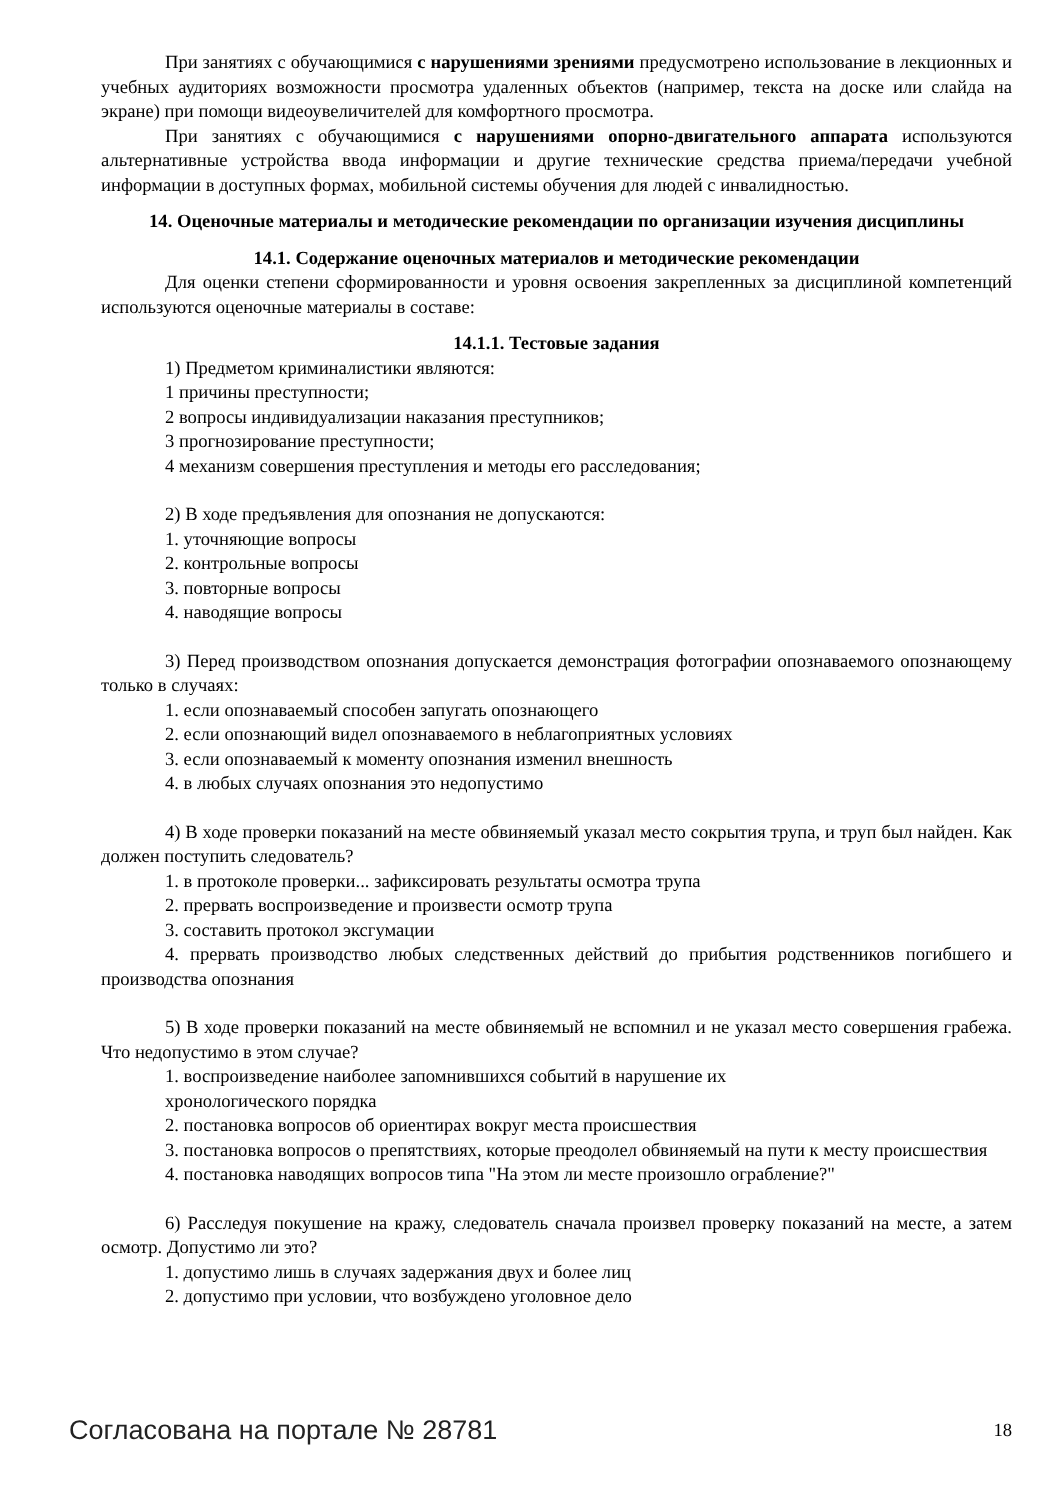При занятиях с обучающимися с нарушениями зрениями предусмотрено использование в лекционных и учебных аудиториях возможности просмотра удаленных объектов (например, текста на доске или слайда на экране) при помощи видеоувеличителей для комфортного просмотра.
При занятиях с обучающимися с нарушениями опорно-двигательного аппарата используются альтернативные устройства ввода информации и другие технические средства приема/передачи учебной информации в доступных формах, мобильной системы обучения для людей с инвалидностью.
14. Оценочные материалы и методические рекомендации по организации изучения дисциплины
14.1. Содержание оценочных материалов и методические рекомендации
Для оценки степени сформированности и уровня освоения закрепленных за дисциплиной компетенций используются оценочные материалы в составе:
14.1.1. Тестовые задания
1) Предметом криминалистики являются:
1 причины преступности;
2 вопросы индивидуализации наказания преступников;
3 прогнозирование преступности;
4 механизм совершения преступления и методы его расследования;
2) В ходе предъявления для опознания не допускаются:
1. уточняющие вопросы
2. контрольные вопросы
3. повторные вопросы
4. наводящие вопросы
3) Перед производством опознания допускается демонстрация фотографии опознаваемого опознающему только в случаях:
1. если опознаваемый способен запугать опознающего
2. если опознающий видел опознаваемого в неблагоприятных условиях
3. если опознаваемый к моменту опознания изменил внешность
4. в любых случаях опознания это недопустимо
4) В ходе проверки показаний на месте обвиняемый указал место сокрытия трупа, и труп был найден. Как должен поступить следователь?
1. в протоколе проверки... зафиксировать результаты осмотра трупа
2. прервать воспроизведение и произвести осмотр трупа
3. составить протокол эксгумации
4. прервать производство любых следственных действий до прибытия родственников погибшего и производства опознания
5) В ходе проверки показаний на месте обвиняемый не вспомнил и не указал место совершения грабежа. Что недопустимо в этом случае?
1. воспроизведение наиболее запомнившихся событий в нарушение их
хронологического порядка
2. постановка вопросов об ориентирах вокруг места происшествия
3. постановка вопросов о препятствиях, которые преодолел обвиняемый на пути к месту происшествия
4. постановка наводящих вопросов типа "На этом ли месте произошло ограбление?"
6) Расследуя покушение на кражу, следователь сначала произвел проверку показаний на месте, а затем осмотр. Допустимо ли это?
1. допустимо лишь в случаях задержания двух и более лиц
2. допустимо при условии, что возбуждено уголовное дело
Согласована на портале № 28781 18